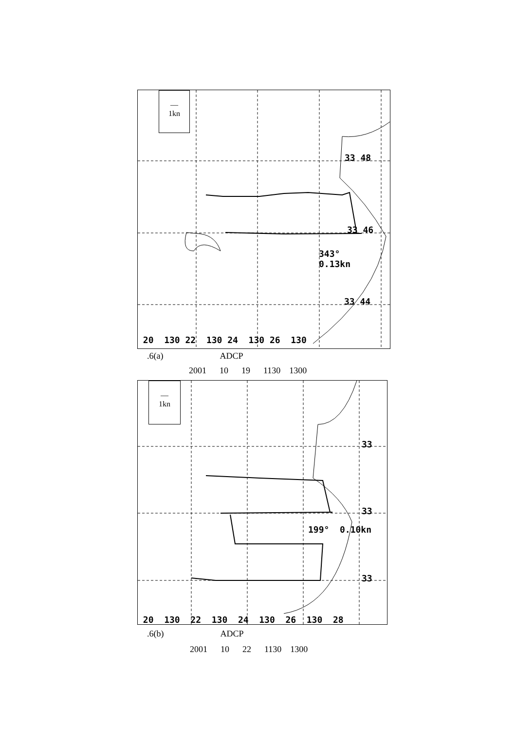—
1kn
33 48
33 46
33 44
343°
0.13kn
20 130 22 130 24 130 26 130
.6(a) ADCP
2001 10 19 1130 1300
—
1kn
33
33
33
199° 0.10kn
20 130 22 130 24 130 26 130 28
.6(b) ADCP
2001 10 22 1130 1300